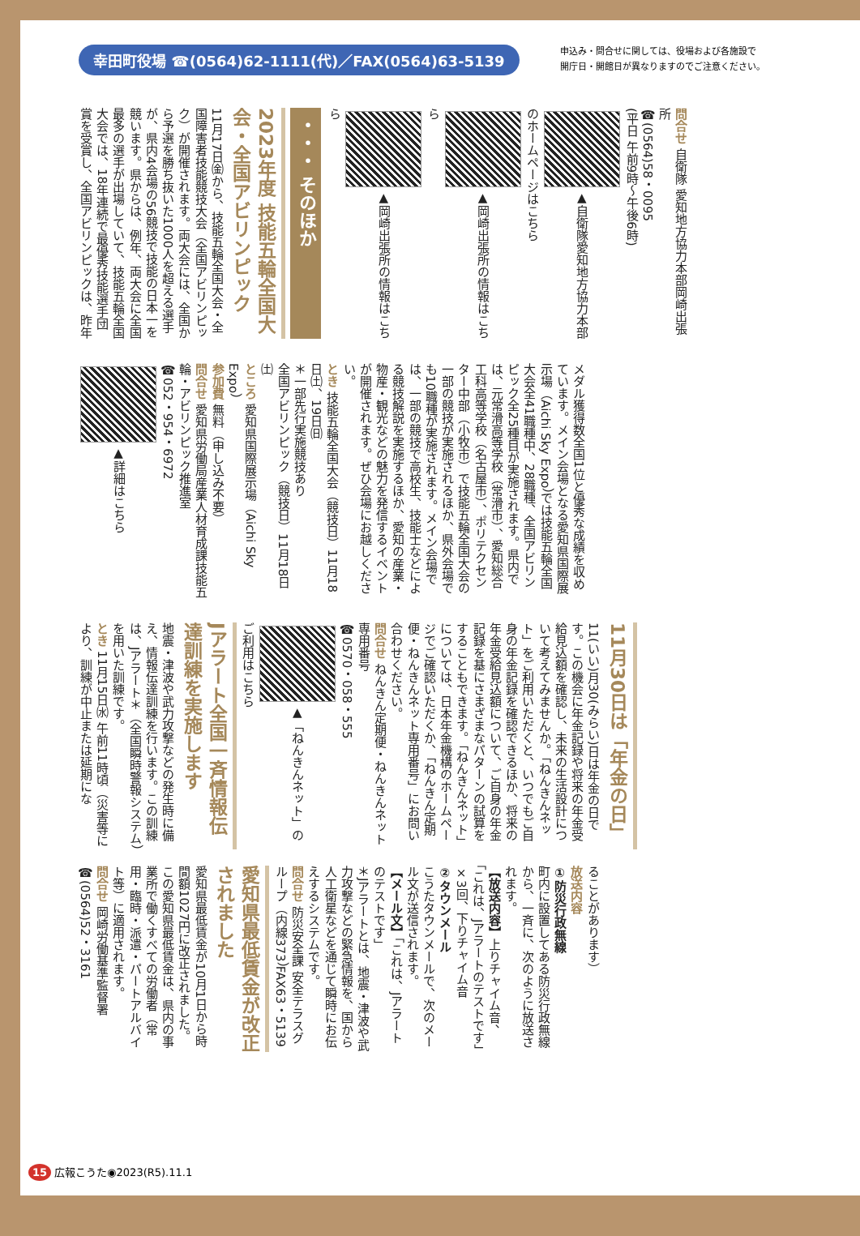幸田町役場 ☎(0564)62-1111(代)／FAX(0564)63-5139
申込み・問合せに関しては、役場および各施設で
開庁日・開館日が異なりますのでご注意ください。
問合せ 自衛隊 愛知地方協力本部岡崎出張所
☎(0564)58・0095
(平日 午前9時～午後6時)
▲自衛隊愛知地方協力本部のホームページはこちら
▲岡崎出張所の情報はこちら
▲岡崎出張所の情報はこちら
・・・ そのほか
2023年度 技能五輪全国大会・全国アビリンピック
11月17日㈮から、技能五輪全国大会・全国障害者技能競技大会（全国アビリンピック）が開催されます。両大会には、全国から予選を勝ち抜いた1000人を超える選手が、県内4会場の56競技で技能の日本一を競います。県からは、例年、両大会に全国最多の選手が出場していて、技能五輪全国大会では、18年連続で最優秀技能選手団賞を受賞し、全国アビリンピックは、昨年
メダル獲得数全国1位と優秀な成績を収めています。メイン会場となる愛知県国際展示場（Aichi Sky Expo）では技能五輪全国大会全41職種中、28職種、全国アビリンピック全25種目が実施されます。県内では、元常滑高等学校（常滑市）、愛知総合工科高等学校（名古屋市）、ポリテクセンター中部（小牧市）で技能五輪全国大会の一部の競技が実施されるほか、県外会場でも10職種が実施されます。メイン会場では、一部の競技で高校生、技能士などによる競技解説を実施するほか、愛知の産業・物産・観光などの魅力を発信するイベントが開催されます。ぜひ会場にお越しください。
とき 技能五輪全国大会（競技日）11月18日㈯、19日㈰
＊一部先行実施競技あり
全国アビリンピック（競技日）11月18日㈯
ところ 愛知県国際展示場（Aichi Sky Expo）
参加費 無料（申し込み不要）
問合せ 愛知県労働局産業人材育成課技能五輪・アビリンピック推進室
☎052・954・6972
▲詳細はこちら
11月30日は「年金の日」
11(いい)月30(みらい)日は年金の日です。この機会に年金記録や将来の年金受給見込額を確認し、未来の生活設計について考えてみませんか。「ねんきんネット」をご利用いただくと、いつでもご自身の年金記録を確認できるほか、将来の年金受給見込額について、ご自身の年金記録を基にさまざまなパターンの試算をすることもできます。「ねんきんネット」については、日本年金機構のホームページでご確認いただくか、「ねんきん定期便・ねんきんネット専用番号」にお問い合わせください。
問合せ ねんきん定期便・ねんきんネット専用番号
☎0570・058・555
▲「ねんきんネット」のご利用はこちら
Jアラート全国一斉情報伝達訓練を実施します
地震・津波や武力攻撃などの発生時に備え、情報伝達訓練を行います。この訓練は、Jアラート＊（全国瞬時警報システム）を用いた訓練です。
とき 11月15日㈬ 午前11時頃（災害等により、訓練が中止または延期にな
ることがあります）
放送内容
①防災行政無線
町内に設置してある防災行政無線から、一斉に、次のように放送されます。
【放送内容】上りチャイム音、「これは、Jアラートのテストです」×3回、下りチャイム音
②タウンメール
こうたタウンメールで、次のメール文が送信されます。
【メール文】「これは、Jアラートのテストです」
＊Jアラートとは、地震・津波や武力攻撃などの緊急情報を、国から人工衛星などを通じて瞬時にお伝えするシステムです。
問合せ 防災安全課 安全テラスグループ（内線373）FAX63・5139
愛知県最低賃金が改正されました
愛知県最低賃金が10月1日から時間額1027円に改正されました。この愛知県最低賃金は、県内の事業所で働くすべての労働者（常用・臨時・派遣・パートアルバイト等）に適用されます。
問合せ 岡崎労働基準監督署
☎(0564)52・3161
15 広報こうた◉2023(R5).11.1